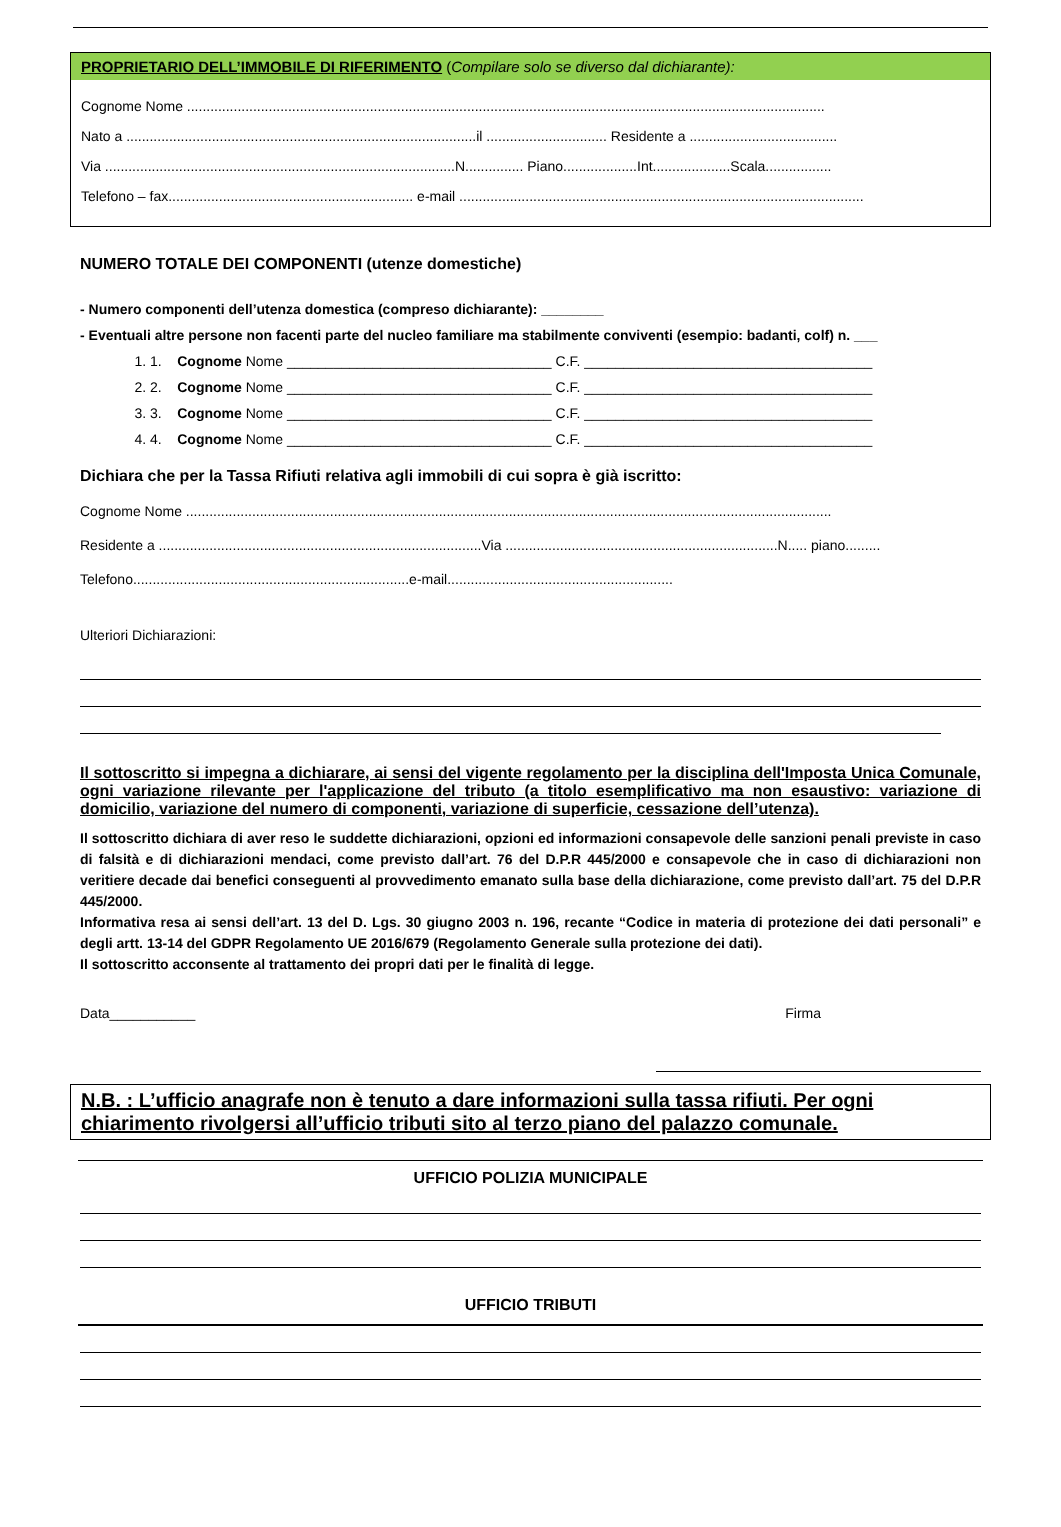PROPRIETARIO DELL’IMMOBILE DI RIFERIMENTO (Compilare solo se diverso dal dichiarante):
Cognome Nome ....................................................................................................................................................................
Nato a ..........................................................................................il ............................... Residente a ......................................
Via ..........................................................................................N............... Piano...................Int....................Scala.................
Telefono – fax............................................................... e-mail ........................................................................................................
NUMERO TOTALE DEI COMPONENTI (utenze domestiche)
- Numero componenti dell’utenza domestica (compreso dichiarante): ________
- Eventuali altre persone non facenti parte del nucleo familiare ma stabilmente conviventi (esempio: badanti, colf) n. ___
1. 1. Cognome Nome __________________________________ C.F. _____________________________________
2. 2. Cognome Nome __________________________________ C.F. _____________________________________
3. 3. Cognome Nome __________________________________ C.F. _____________________________________
4. 4. Cognome Nome __________________________________ C.F. _____________________________________
Dichiara che per la Tassa Rifiuti relativa agli immobili di cui sopra è già iscritto:
Cognome Nome ......................................................................................................................................................................
Residente a ...................................................................................Via ......................................................................N..... piano.........
Telefono.......................................................................e-mail..........................................................
Ulteriori Dichiarazioni:
Il sottoscritto si impegna a dichiarare, ai sensi del vigente regolamento per la disciplina dell'Imposta Unica Comunale, ogni variazione rilevante per l'applicazione del tributo (a titolo esemplificativo ma non esaustivo: variazione di domicilio, variazione del numero di componenti, variazione di superficie, cessazione dell’utenza).
Il sottoscritto dichiara di aver reso le suddette dichiarazioni, opzioni ed informazioni consapevole delle sanzioni penali previste in caso di falsità e di dichiarazioni mendaci, come previsto dall’art. 76 del D.P.R 445/2000 e consapevole che in caso di dichiarazioni non veritiere decade dai benefici conseguenti al provvedimento emanato sulla base della dichiarazione, come previsto dall’art. 75 del D.P.R 445/2000.
Informativa resa ai sensi dell’art. 13 del D. Lgs. 30 giugno 2003 n. 196, recante “Codice in materia di protezione dei dati personali” e degli artt. 13-14 del GDPR Regolamento UE 2016/679 (Regolamento Generale sulla protezione dei dati).
Il sottoscritto acconsente al trattamento dei propri dati per le finalità di legge.
Data___________ Firma
N.B. : L’ufficio anagrafe non è tenuto a dare informazioni sulla tassa rifiuti. Per ogni chiarimento rivolgersi all’ufficio tributi sito al terzo piano del palazzo comunale.
UFFICIO POLIZIA MUNICIPALE
UFFICIO TRIBUTI